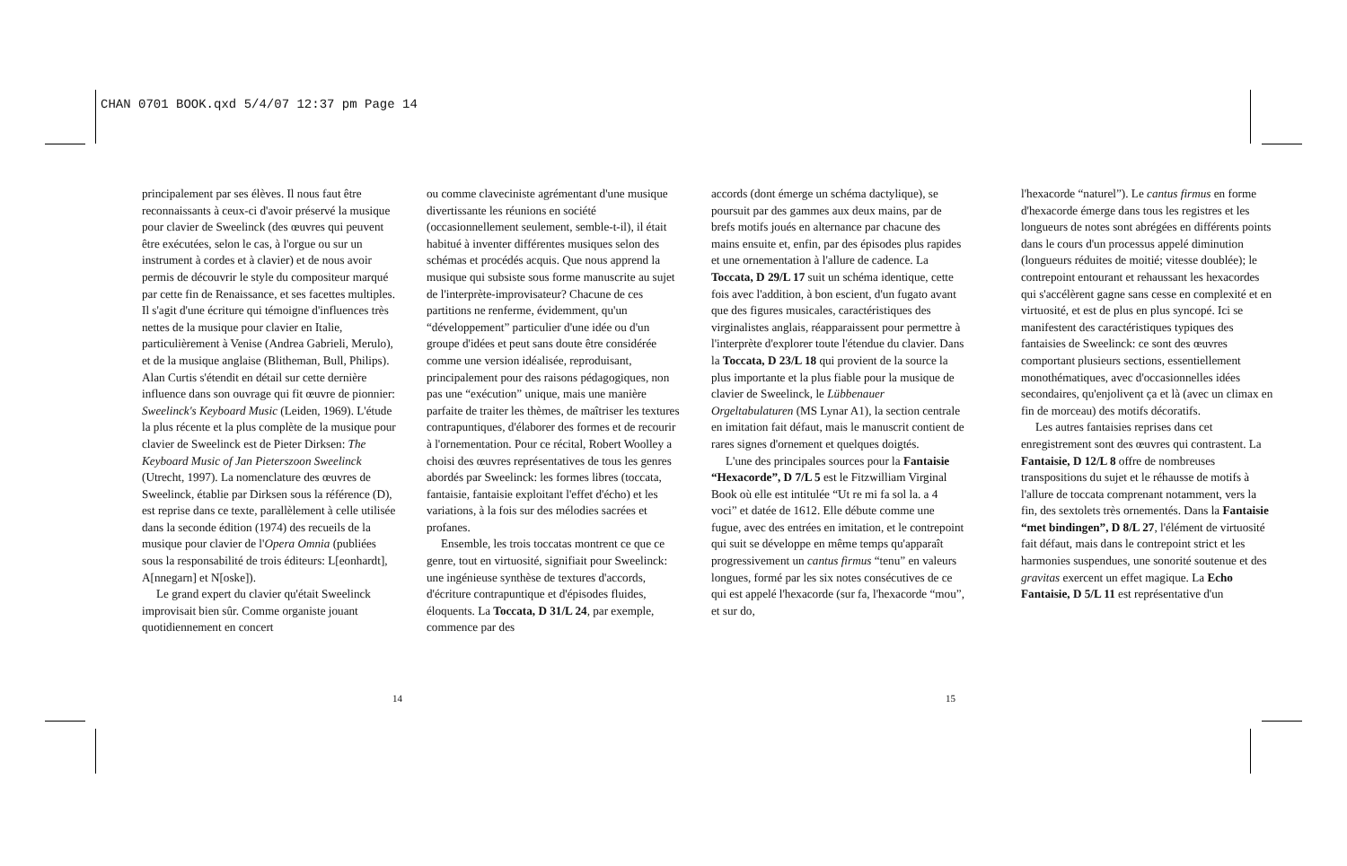CHAN 0701 BOOK.qxd 5/4/07 12:37 pm Page 14
principalement par ses élèves. Il nous faut être reconnaissants à ceux-ci d'avoir préservé la musique pour clavier de Sweelinck (des œuvres qui peuvent être exécutées, selon le cas, à l'orgue ou sur un instrument à cordes et à clavier) et de nous avoir permis de découvrir le style du compositeur marqué par cette fin de Renaissance, et ses facettes multiples. Il s'agit d'une écriture qui témoigne d'influences très nettes de la musique pour clavier en Italie, particulièrement à Venise (Andrea Gabrieli, Merulo), et de la musique anglaise (Blitheman, Bull, Philips). Alan Curtis s'étendit en détail sur cette dernière influence dans son ouvrage qui fit œuvre de pionnier: Sweelinck's Keyboard Music (Leiden, 1969). L'étude la plus récente et la plus complète de la musique pour clavier de Sweelinck est de Pieter Dirksen: The Keyboard Music of Jan Pieterszoon Sweelinck (Utrecht, 1997). La nomenclature des œuvres de Sweelinck, établie par Dirksen sous la référence (D), est reprise dans ce texte, parallèlement à celle utilisée dans la seconde édition (1974) des recueils de la musique pour clavier de l'Opera Omnia (publiées sous la responsabilité de trois éditeurs: L[eonhardt], A[nnegarn] et N[oske]).
Le grand expert du clavier qu'était Sweelinck improvisait bien sûr. Comme organiste jouant quotidiennement en concert
ou comme claveciniste agrémentant d'une musique divertissante les réunions en société (occasionnellement seulement, semble-t-il), il était habitué à inventer différentes musiques selon des schémas et procédés acquis. Que nous apprend la musique qui subsiste sous forme manuscrite au sujet de l'interprète-improvisateur? Chacune de ces partitions ne renferme, évidemment, qu'un “développement” particulier d'une idée ou d'un groupe d'idées et peut sans doute être considérée comme une version idéalisée, reproduisant, principalement pour des raisons pédagogiques, non pas une “exécution” unique, mais une manière parfaite de traiter les thèmes, de maîtriser les textures contrapuntiques, d'élaborer des formes et de recourir à l'ornementation. Pour ce récital, Robert Woolley a choisi des œuvres représentatives de tous les genres abordés par Sweelinck: les formes libres (toccata, fantaisie, fantaisie exploitant l'effet d'écho) et les variations, à la fois sur des mélodies sacrées et profanes.
Ensemble, les trois toccatas montrent ce que ce genre, tout en virtuosité, signifiait pour Sweelinck: une ingénieuse synthèse de textures d'accords, d'écriture contrapuntique et d'épisodes fluides, éloquents. La Toccata, D 31/L 24, par exemple, commence par des
accords (dont émerge un schéma dactylique), se poursuit par des gammes aux deux mains, par de brefs motifs joués en alternance par chacune des mains ensuite et, enfin, par des épisodes plus rapides et une ornementation à l'allure de cadence. La Toccata, D 29/L 17 suit un schéma identique, cette fois avec l'addition, à bon escient, d'un fugato avant que des figures musicales, caractéristiques des virginalistes anglais, réapparaissent pour permettre à l'interprète d'explorer toute l'étendue du clavier. Dans la Toccata, D 23/L 18 qui provient de la source la plus importante et la plus fiable pour la musique de clavier de Sweelinck, le Lübbenauer Orgeltabulaturen (MS Lynar A1), la section centrale en imitation fait défaut, mais le manuscrit contient de rares signes d'ornement et quelques doigtés.
L'une des principales sources pour la Fantaisie “Hexacorde”, D 7/L 5 est le Fitzwilliam Virginal Book où elle est intitulée “Ut re mi fa sol la. a 4 voci” et datée de 1612. Elle débute comme une fugue, avec des entrées en imitation, et le contrepoint qui suit se développe en même temps qu'apparaît progressivement un cantus firmus “tenu” en valeurs longues, formé par les six notes consécutives de ce qui est appelé l'hexacorde (sur fa, l'hexacorde “mou”, et sur do,
l'hexacorde “naturel”). Le cantus firmus en forme d'hexacorde émerge dans tous les registres et les longueurs de notes sont abrégées en différents points dans le cours d'un processus appelé diminution (longueurs réduites de moitié; vitesse doublée); le contrepoint entourant et rehaussant les hexacordes qui s'accélèrent gagne sans cesse en complexité et en virtuosité, et est de plus en plus syncopé. Ici se manifestent des caractéristiques typiques des fantaisies de Sweelinck: ce sont des œuvres comportant plusieurs sections, essentiellement monothématiques, avec d'occasionnelles idées secondaires, qu'enjolivent ça et là (avec un climax en fin de morceau) des motifs décoratifs.
Les autres fantaisies reprises dans cet enregistrement sont des œuvres qui contrastent. La Fantaisie, D 12/L 8 offre de nombreuses transpositions du sujet et le réhausse de motifs à l'allure de toccata comprenant notamment, vers la fin, des sextolets très ornementés. Dans la Fantaisie “met bindingen”, D 8/L 27, l'élément de virtuosité fait défaut, mais dans le contrepoint strict et les harmonies suspendues, une sonorité soutenue et des gravitas exercent un effet magique. La Echo Fantaisie, D 5/L 11 est représentative d'un
14 15